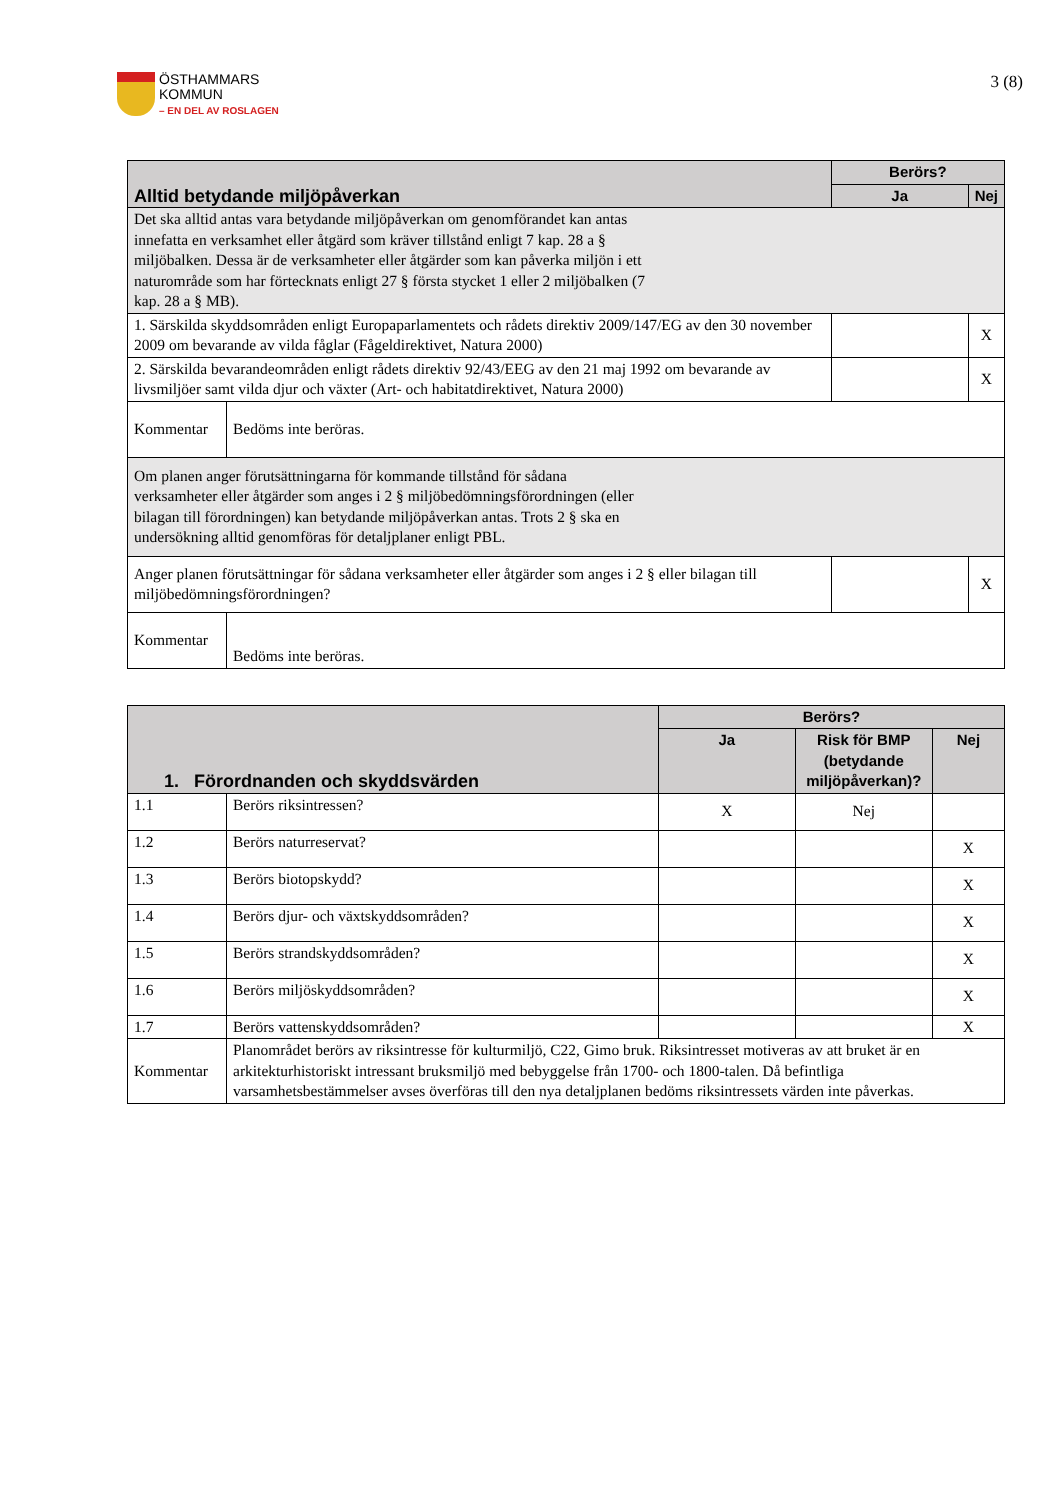ÖSTHAMMARS
KOMMUN
– EN DEL AV ROSLAGEN
3 (8)
| Alltid betydande miljöpåverkan | | Berörs? | |
| --- | --- | --- | --- |
| | | Ja | Nej |
| Det ska alltid antas vara betydande miljöpåverkan om genomförandet kan antas innefatta en verksamhet eller åtgärd som kräver tillstånd enligt 7 kap. 28 a § miljöbalken. Dessa är de verksamheter eller åtgärder som kan påverka miljön i ett naturområde som har förtecknats enligt 27 § första stycket 1 eller 2 miljöbalken (7 kap. 28 a § MB). | | | |
| 1. Särskilda skyddsområden enligt Europaparlamentets och rådets direktiv 2009/147/EG av den 30 november 2009 om bevarande av vilda fåglar (Fågeldirektivet, Natura 2000) | | | X |
| 2. Särskilda bevarandeområden enligt rådets direktiv 92/43/EEG av den 21 maj 1992 om bevarande av livsmiljöer samt vilda djur och växter (Art- och habitatdirektivet, Natura 2000) | | | X |
| Kommentar | Bedöms inte beröras. | | |
| Om planen anger förutsättningarna för kommande tillstånd för sådana verksamheter eller åtgärder som anges i 2 § miljöbedömningsförordningen (eller bilagan till förordningen) kan betydande miljöpåverkan antas. Trots 2 § ska en undersökning alltid genomföras för detaljplaner enligt PBL. | | | |
| Anger planen förutsättningar för sådana verksamheter eller åtgärder som anges i 2 § eller bilagan till miljöbedömningsförordningen? | | | X |
| Kommentar | Bedöms inte beröras. | | |
| 1. Förordnanden och skyddsvärden | | Berörs? | | |
| --- | --- | --- | --- | --- |
| | | Ja | Risk för BMP (betydande miljöpåverkan)? | Nej |
| 1.1 | Berörs riksintressen? | X | Nej | |
| 1.2 | Berörs naturreservat? | | | X |
| 1.3 | Berörs biotopskydd? | | | X |
| 1.4 | Berörs djur- och växtskyddsområden? | | | X |
| 1.5 | Berörs strandskyddsområden? | | | X |
| 1.6 | Berörs miljöskyddsområden? | | | X |
| 1.7 | Berörs vattenskyddsområden? | | | X |
| Kommentar | Planområdet berörs av riksintresse för kulturmiljö, C22, Gimo bruk. Riksintresset motiveras av att bruket är en arkitekturhistoriskt intressant bruksmiljö med bebyggelse från 1700- och 1800-talen. Då befintliga varsamhetsbestämmelser avses överföras till den nya detaljplanen bedöms riksintressets värden inte påverkas. | | | |